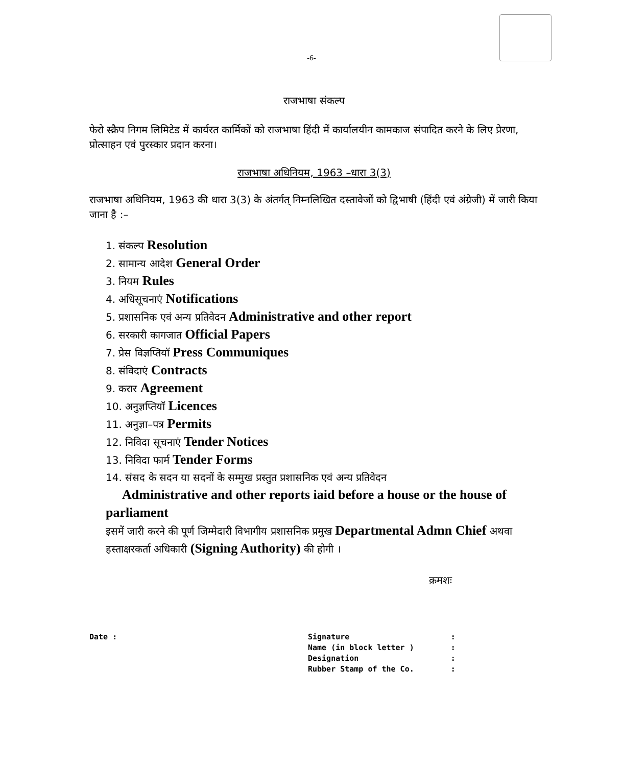-6-
राजभाषा संकल्प
फेरो स्क्रैप निगम लिमिटेड में कार्यरत कार्मिकों को राजभाषा हिंदी में कार्यालयीन कामकाज संपादित करने के लिए प्रेरणा, प्रोत्साहन एवं पुरस्कार प्रदान करना।
राजभाषा अधिनियम, 1963 –धारा 3(3)
राजभाषा अधिनियम, 1963 की धारा 3(3) के अंतर्गत् निम्नलिखित दस्तावेजों को द्विभाषी (हिंदी एवं अंग्रेजी) में जारी किया जाना है :–
1. संकल्प Resolution
2. सामान्य आदेश General Order
3. नियम Rules
4. अधिसूचनाएं Notifications
5. प्रशासनिक एवं अन्य प्रतिवेदन Administrative and other report
6. सरकारी कागजात Official Papers
7. प्रेस विज्ञप्तियॉ Press Communiques
8. संविदाएं Contracts
9. करार Agreement
10. अनुज्ञप्तियॉ Licences
11. अनुज्ञा–पत्र Permits
12. निविदा सूचनाएं Tender Notices
13. निविदा फार्म Tender Forms
14. संसद के सदन या सदनों के सम्मुख प्रस्तुत प्रशासनिक एवं अन्य प्रतिवेदन
Administrative and other reports iaid before a house or the house of parliament
इसमें जारी करने की पूर्ण जिम्मेदारी विभागीय प्रशासनिक प्रमुख Departmental Admn Chief अथवा हस्ताक्षरकर्ता अधिकारी (Signing Authority) की होगी ।
क्रमशः
| Date : | Signature | : |
| | Name (in block letter ) | : |
| | Designation | : |
| | Rubber Stamp of the Co. | : |